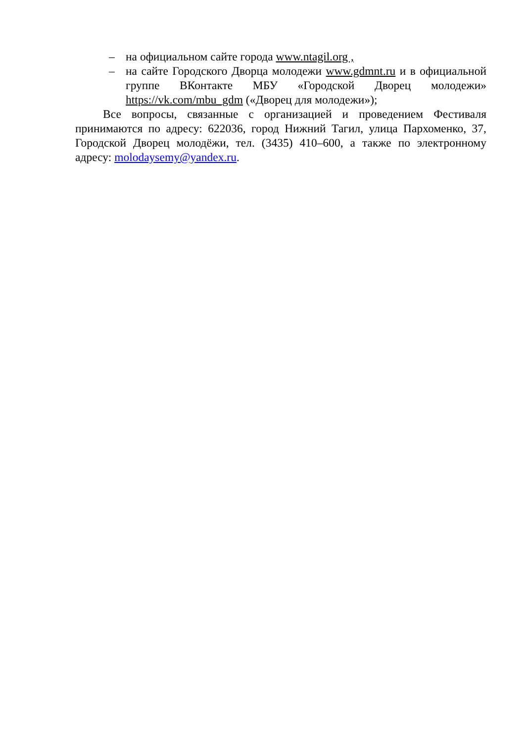– на официальном сайте города www.ntagil.org ,
– на сайте Городского Дворца молодежи www.gdmnt.ru и в официальной группе ВКонтакте МБУ «Городской Дворец молодежи» https://vk.com/mbu_gdm («Дворец для молодежи»);
Все вопросы, связанные с организацией и проведением Фестиваля принимаются по адресу: 622036, город Нижний Тагил, улица Пархоменко, 37, Городской Дворец молодёжи, тел. (3435) 410–600, а также по электронному адресу: molodaysemy@yandex.ru.